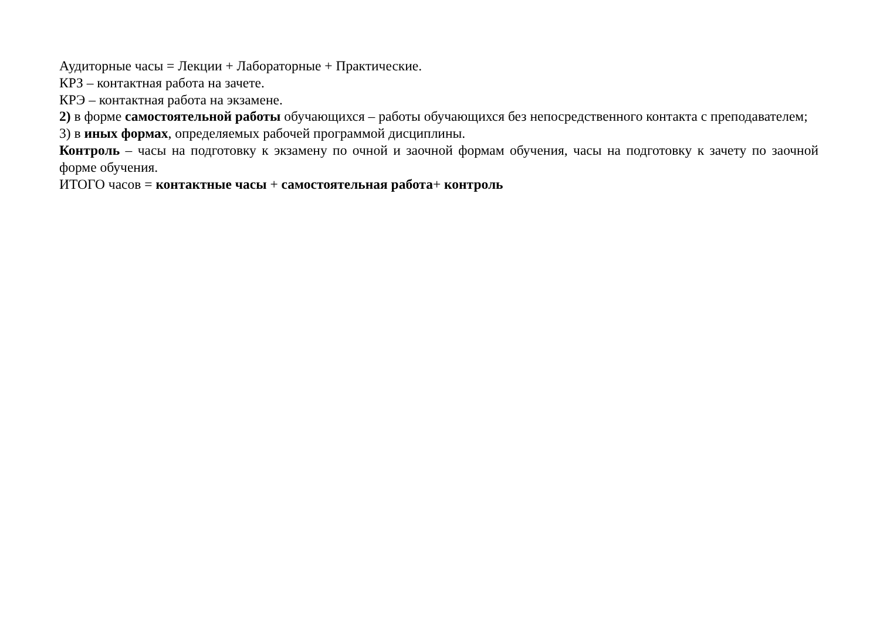Аудиторные часы = Лекции + Лабораторные + Практические.
КРЗ – контактная работа на зачете.
КРЭ – контактная работа на экзамене.
2) в форме самостоятельной работы обучающихся – работы обучающихся без непосредственного контакта с преподавателем;
3) в иных формах, определяемых рабочей программой дисциплины.
Контроль – часы на подготовку к экзамену по очной и заочной формам обучения, часы на подготовку к зачету по заочной форме обучения.
ИТОГО часов = контактные часы + самостоятельная работа+ контроль